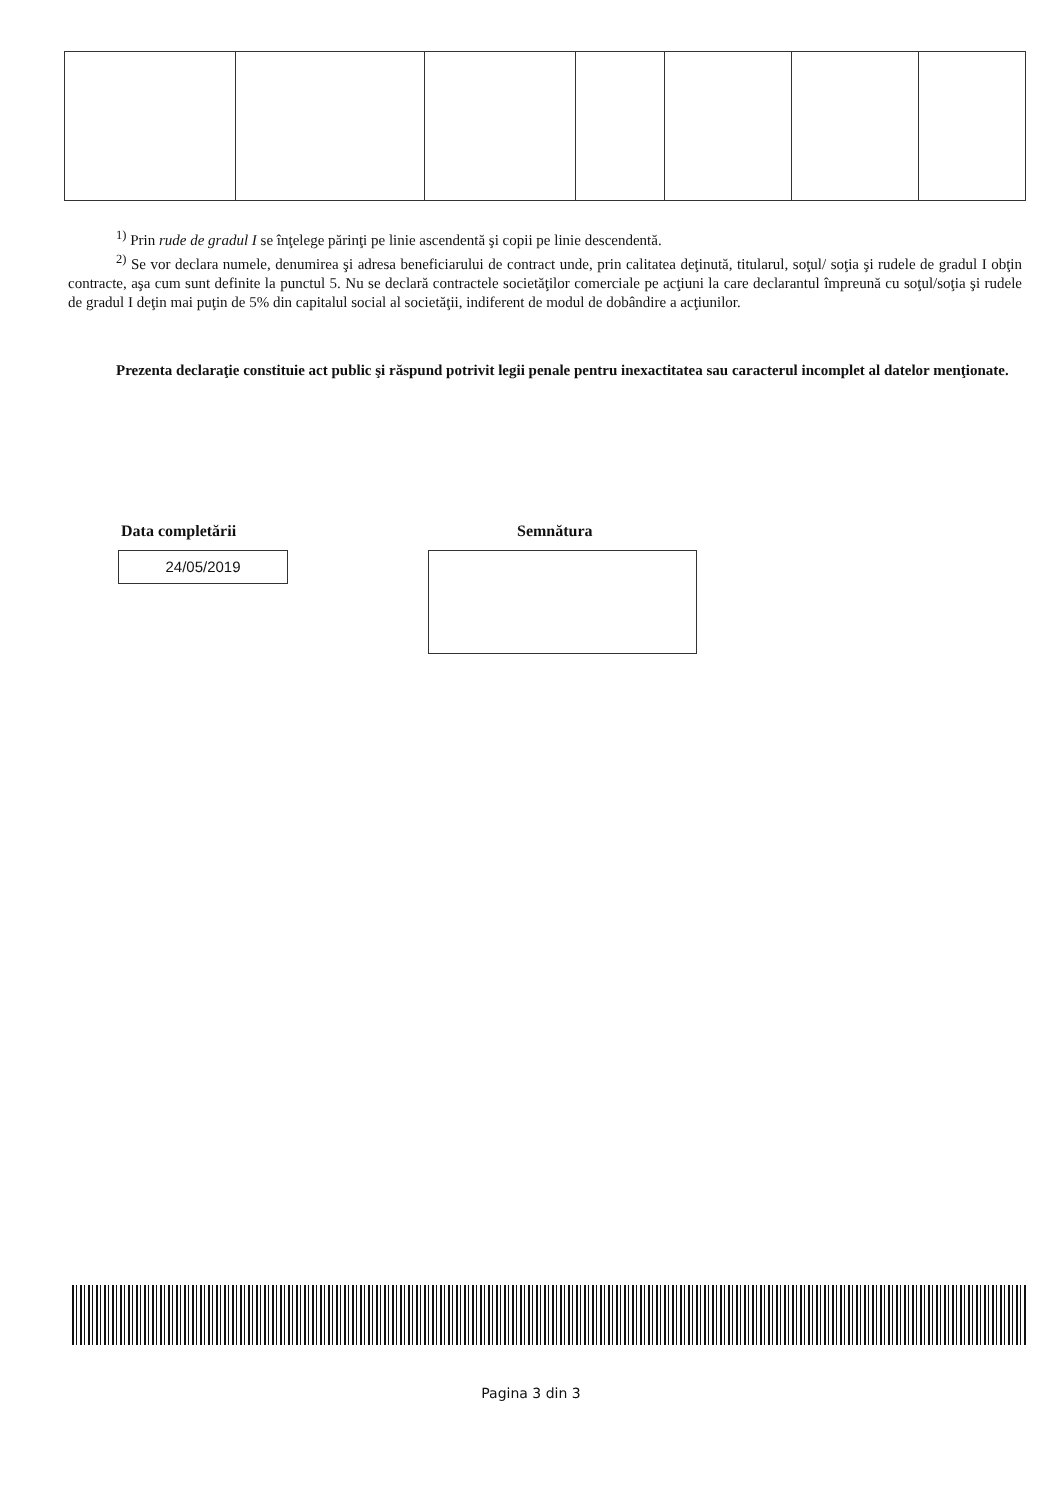<sup>1)</sup> Prin rude de gradul I se înţelege părinţi pe linie ascendentă şi copii pe linie descendentă.
<sup>2)</sup> Se vor declara numele, denumirea şi adresa beneficiarului de contract unde, prin calitatea deţinută, titularul, soţul/ soţia şi rudele de gradul I obţin contracte, aşa cum sunt definite la punctul 5. Nu se declară contractele societăţilor comerciale pe acţiuni la care declarantul împreună cu soţul/soţia şi rudele de gradul I deţin mai puţin de 5% din capitalul social al societăţii, indiferent de modul de dobândire a acţiunilor.
Prezenta declaraţie constituie act public şi răspund potrivit legii penale pentru inexactitatea sau caracterul incomplet al datelor menţionate.
Data completării Semnătura
24/05/2019
Pagina 3 din 3